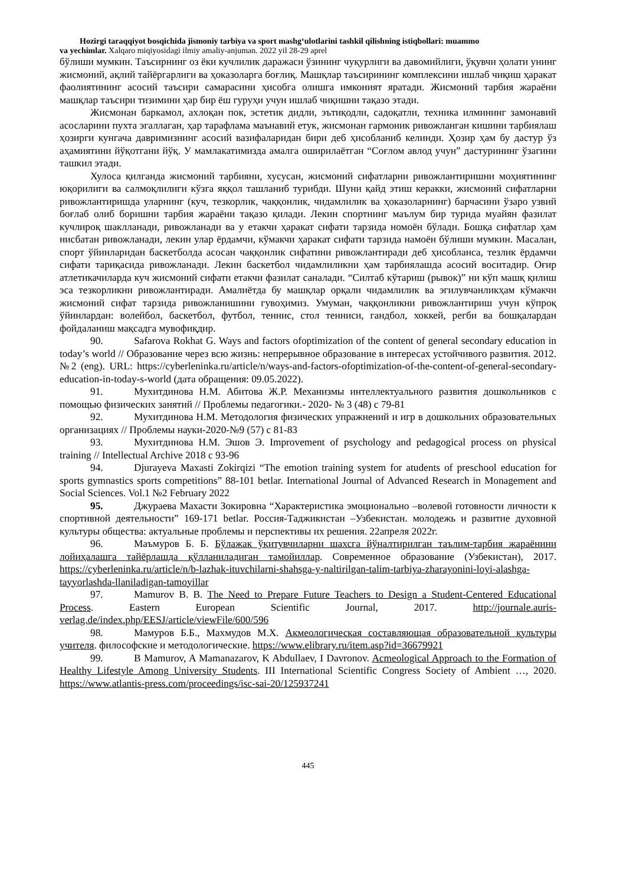Hozirgi taraqqiyot bosqichida jismoniy tarbiya va sport mashg‘ulotlarini tashkil qilishning istiqbollari: muammo
va yechimlar. Xalqaro miqiyosidagi ilmiy amaliy-anjuman. 2022 yil 28-29 aprel
бўлиши мумкин. Таъсирнинг оз ёки кучлилик даражаси ўзининг чуқурлиги ва давомийлиги, ўқувчи ҳолати унинг жисмоний, ақлий тайёргарлиги ва ҳоказоларга боғлиқ. Машқлар таъсирининг комплексини ишлаб чиқиш ҳаракат фаолиятининг асосий таъсири самарасини ҳисобга олишга имконият яратади. Жисмоний тарбия жараёни машқлар таъсири тизимини ҳар бир ёш гуруҳи учун ишлаб чиқишни тақазо этади.
Жисмонан баркамол, ахлоқан пок, эстетик дидли, эътиқодли, садоқатли, техника илмининг замонавий асосларини пухта эгаллаган, ҳар тарафлама маънавий етук, жисмонан гармоник ривожланган кишини тарбиялаш ҳозирги кунгача давримизнинг асосий вазифаларидан бири деб ҳисобланиб келинди. Ҳозир ҳам бу дастур ўз аҳамиятини йўқотгани йўқ. У мамлакатимизда амалга оширилаётган “Соғлом авлод учун” дастурининг ўзагини ташкил этади.
Хулоса қилганда жисмоний тарбияни, хусусан, жисмоний сифатларни ривожлантиришни моҳиятининг юқорилиги ва салмоқлилиги кўзга яққол ташланиб турибди. Шуни қайд этиш керакки, жисмоний сифатларни ривожлантиришда уларнинг (куч, тезкорлик, чаққонлик, чидамлилик ва ҳоказоларнинг) барчасини ўзаро узвий боғлаб олиб боришни тарбия жараёни тақазо қилади. Лекин спортнинг маълум бир турида муайян фазилат кучлироқ шаклланади, ривожланади ва у етакчи ҳаракат сифати тарзида номоён бўлади. Бошқа сифатлар ҳам нисбатан ривожланади, лекин улар ёрдамчи, кўмакчи ҳаракат сифати тарзида намоён бўлиши мумкин. Масалан, спорт ўйинларидан баскетболда асосан чаққонлик сифатини ривожлантиради деб ҳисобланса, тезлик ёрдамчи сифати тариқасида ривожланади. Лекин баскетбол чидамлиликни ҳам тарбиялашда асосий воситадир. Оғир атлетикачиларда куч жисмоний сифати етакчи фазилат саналади. “Силтаб кўтариш (рывок)” ни кўп машқ қилиш эса тезкорликни ривожлантиради. Амалиётда бу машқлар орқали чидамлилик ва эгилувчанликҳам кўмакчи жисмоний сифат тарзида ривожланишини гувоҳимиз. Умуман, чаққонликни ривожлантириш учун кўпроқ ўйинлардан: волейбол, баскетбол, футбол, теннис, стол тенниси, гандбол, хоккей, регби ва бошқалардан фойдаланиш мақсадга мувофиқдир.
90. Safarova Rokhat G. Ways and factors ofoptimization of the content of general secondary education in today’s world // Образование через всю жизнь: непрерывное образование в интересах устойчивого развития. 2012. №2 (eng). URL: https://cyberleninka.ru/article/n/ways-and-factors-ofoptimization-of-the-content-of-general-secondary-education-in-today-s-world (дата обращения: 09.05.2022).
91. Мухитдинова Н.М. Абитова Ж.Р. Механизмы интеллектуального развития дошкольников с помощью физических занятий // Проблемы педагогики.- 2020- № 3 (48) с 79-81
92. Мухитдинова Н.М. Методология физических упражнений и игр в дошкольних образовательных организациях // Проблемы науки-2020-№9 (57) с 81-83
93. Мухитдинова Н.М. Эшов Э. Improvement of psychology and pedagogical process on physical training // Intellectual Archive 2018 с 93-96
94. Djurayeva Maxasti Zokirqizi “The emotion training system for atudents of preschool education for sports gymnastics sports competitions” 88-101 betlar. International Journal of Advanced Research in Monagement and Social Sciences. Vol.1 №2 February 2022
95. Джураева Махасти Зокировна “Характеристика эмоционально –волевой готовности личности к спортивной деятельности” 169-171 betlar. Россия-Таджикистан –Узбекистан. молодежь и развитие духовной культуры общества: актуальные проблемы и перспективы их решения. 22апреля 2022г.
96. Маъмуров Б. Б. Бўлажак ўқитувчиларни шахсга йўналтирилган таълим-тарбия жараёнини лойиҳалашга тайёрлашда қўлланиладиган тамойиллар. Современное образование (Узбекистан), 2017. https://cyberleninka.ru/article/n/b-lazhak-ituvchilarni-shahsga-y-naltirilgan-talim-tarbiya-zharayonini-loyi-alashga-tayyorlashda-llaniladigan-tamoyillar
97. Mamurov B. B. The Need to Prepare Future Teachers to Design a Student-Centered Educational Process. Eastern European Scientific Journal, 2017. http://journale.auris-verlag.de/index.php/EESJ/article/viewFile/600/596
98. Мамуров Б.Б., Махмудов М.Х. Акмеологическая составляющая образовательной культуры учителя. философские и методологические. https://www.elibrary.ru/item.asp?id=36679921
99. B Mamurov, A Mamanazarov, K Abdullaev, I Davronov. Acmeological Approach to the Formation of Healthy Lifestyle Among University Students. III International Scientific Congress Society of Ambient …, 2020. https://www.atlantis-press.com/proceedings/isc-sai-20/125937241
445